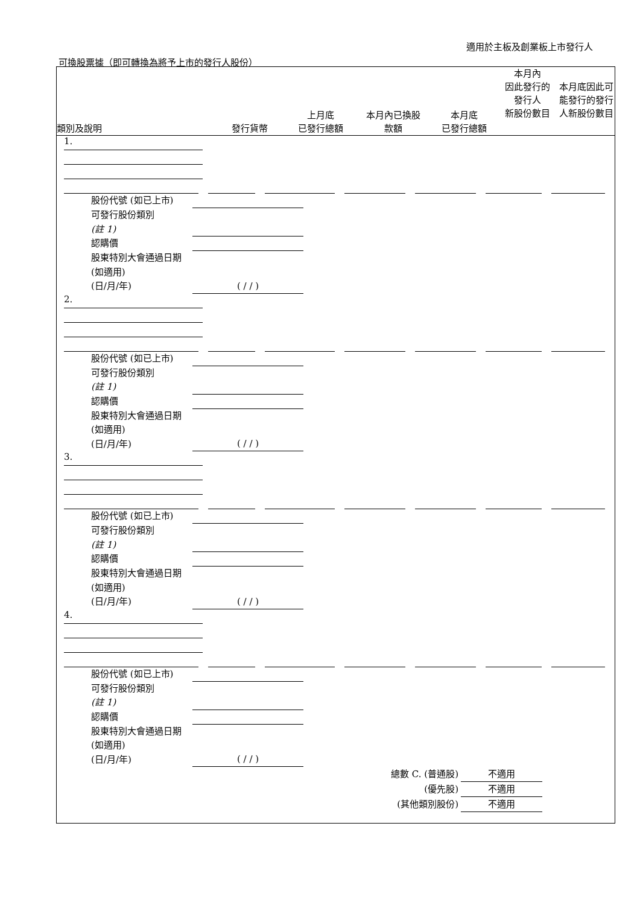適用於主板及創業板上市發行人
可換股票據（即可轉換為將予上市的發行人股份）
類別及說明
發行貨幣
上月底
已發行總額
本月內已換股
款額
本月底
已發行總額
本月內
因此發行的
發行人
新股份數目
本月底因此可能發行的發行人新股份數目
1.
股份代號 (如已上市)
可發行股份類別
(註 1)
認購價
股東特別大會通過日期 (如適用)
(日/月/年)
( / / )
2.
股份代號 (如已上市)
可發行股份類別
(註 1)
認購價
股東特別大會通過日期 (如適用)
(日/月/年)
( / / )
3.
股份代號 (如已上市)
可發行股份類別
(註 1)
認購價
股東特別大會通過日期 (如適用)
(日/月/年)
( / / )
4.
股份代號 (如已上市)
可發行股份類別
(註 1)
認購價
股東特別大會通過日期 (如適用)
(日/月/年)
( / / )
總數 C. (普通股) 不適用
(優先股) 不適用
(其他類別股份) 不適用